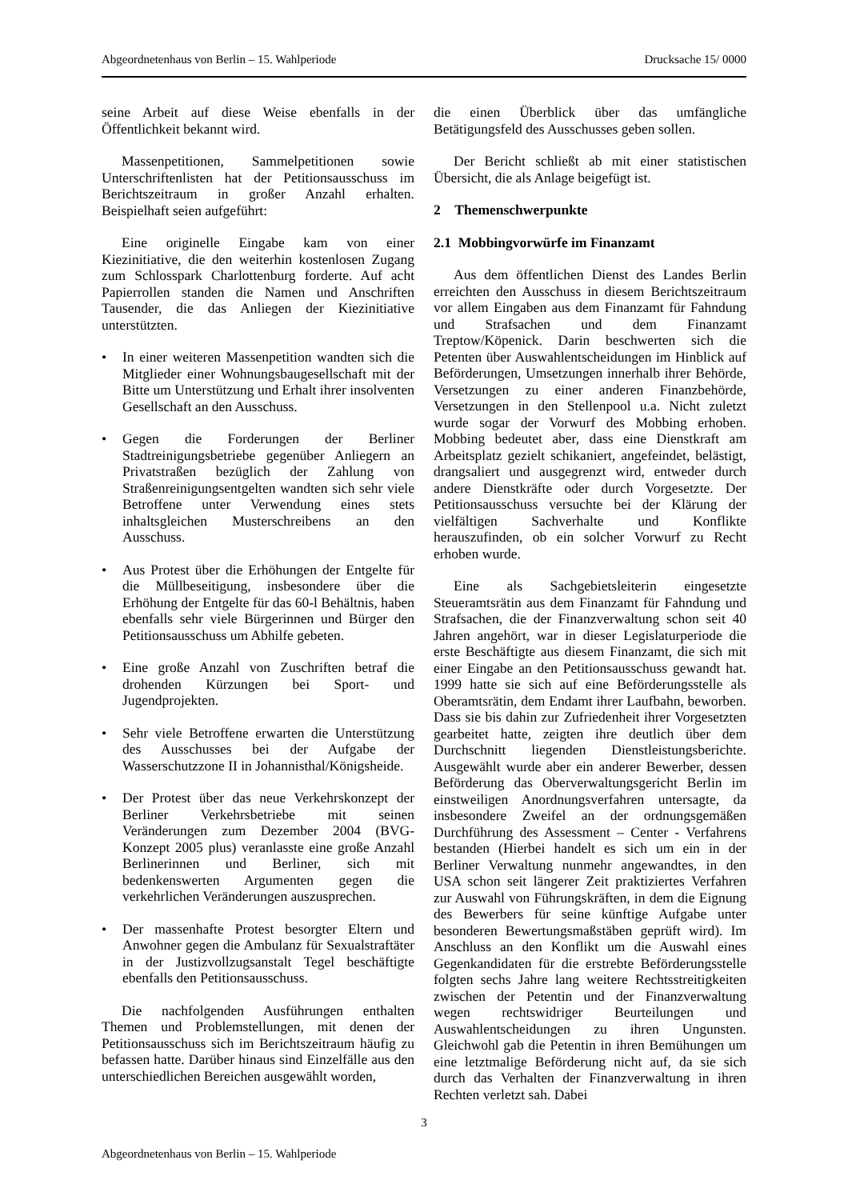Abgeordnetenhaus von Berlin – 15. Wahlperiode Drucksache 15/ 0000
seine Arbeit auf diese Weise ebenfalls in der Öffentlichkeit bekannt wird.
Massenpetitionen, Sammelpetitionen sowie Unterschriftenlisten hat der Petitionsausschuss im Berichtszeitraum in großer Anzahl erhalten. Beispielhaft seien aufgeführt:
Eine originelle Eingabe kam von einer Kiezinitiative, die den weiterhin kostenlosen Zugang zum Schlosspark Charlottenburg forderte. Auf acht Papierrollen standen die Namen und Anschriften Tausender, die das Anliegen der Kiezinitiative unterstützten.
• In einer weiteren Massenpetition wandten sich die Mitglieder einer Wohnungsbaugesellschaft mit der Bitte um Unterstützung und Erhalt ihrer insolventen Gesellschaft an den Ausschuss.
• Gegen die Forderungen der Berliner Stadtreinigungsbetriebe gegenüber Anliegern an Privatstraßen bezüglich der Zahlung von Straßenreinigungsentgelten wandten sich sehr viele Betroffene unter Verwendung eines stets inhaltsgleichen Musterschreibens an den Ausschuss.
• Aus Protest über die Erhöhungen der Entgelte für die Müllbeseitigung, insbesondere über die Erhöhung der Entgelte für das 60-l Behältnis, haben ebenfalls sehr viele Bürgerinnen und Bürger den Petitionsausschuss um Abhilfe gebeten.
• Eine große Anzahl von Zuschriften betraf die drohenden Kürzungen bei Sport- und Jugendprojekten.
• Sehr viele Betroffene erwarten die Unterstützung des Ausschusses bei der Aufgabe der Wasserschutzzone II in Johannisthal/Königsheide.
• Der Protest über das neue Verkehrskonzept der Berliner Verkehrsbetriebe mit seinen Veränderungen zum Dezember 2004 (BVG-Konzept 2005 plus) veranlasste eine große Anzahl Berlinerinnen und Berliner, sich mit bedenkenswerten Argumenten gegen die verkehrlichen Veränderungen auszusprechen.
• Der massenhafte Protest besorgter Eltern und Anwohner gegen die Ambulanz für Sexualstraftäter in der Justizvollzugsanstalt Tegel beschäftigte ebenfalls den Petitionsausschuss.
Die nachfolgenden Ausführungen enthalten Themen und Problemstellungen, mit denen der Petitionsausschuss sich im Berichtszeitraum häufig zu befassen hatte. Darüber hinaus sind Einzelfälle aus den unterschiedlichen Bereichen ausgewählt worden,
die einen Überblick über das umfängliche Betätigungsfeld des Ausschusses geben sollen.
Der Bericht schließt ab mit einer statistischen Übersicht, die als Anlage beigefügt ist.
2 Themenschwerpunkte
2.1 Mobbingvorwürfe im Finanzamt
Aus dem öffentlichen Dienst des Landes Berlin erreichten den Ausschuss in diesem Berichtszeitraum vor allem Eingaben aus dem Finanzamt für Fahndung und Strafsachen und dem Finanzamt Treptow/Köpenick. Darin beschwerten sich die Petenten über Auswahlentscheidungen im Hinblick auf Beförderungen, Umsetzungen innerhalb ihrer Behörde, Versetzungen zu einer anderen Finanzbehörde, Versetzungen in den Stellenpool u.a. Nicht zuletzt wurde sogar der Vorwurf des Mobbing erhoben. Mobbing bedeutet aber, dass eine Dienstkraft am Arbeitsplatz gezielt schikaniert, angefeindet, belästigt, drangsaliert und ausgegrenzt wird, entweder durch andere Dienstkräfte oder durch Vorgesetzte. Der Petitionsausschuss versuchte bei der Klärung der vielfältigen Sachverhalte und Konflikte herauszufinden, ob ein solcher Vorwurf zu Recht erhoben wurde.
Eine als Sachgebietsleiterin eingesetzte Steueramtsrätin aus dem Finanzamt für Fahndung und Strafsachen, die der Finanzverwaltung schon seit 40 Jahren angehört, war in dieser Legislaturperiode die erste Beschäftigte aus diesem Finanzamt, die sich mit einer Eingabe an den Petitionsausschuss gewandt hat. 1999 hatte sie sich auf eine Beförderungsstelle als Oberamtsrätin, dem Endamt ihrer Laufbahn, beworben. Dass sie bis dahin zur Zufriedenheit ihrer Vorgesetzten gearbeitet hatte, zeigten ihre deutlich über dem Durchschnitt liegenden Dienstleistungsberichte. Ausgewählt wurde aber ein anderer Bewerber, dessen Beförderung das Oberverwaltungsgericht Berlin im einstweiligen Anordnungsverfahren untersagte, da insbesondere Zweifel an der ordnungsgemäßen Durchführung des Assessment – Center - Verfahrens bestanden (Hierbei handelt es sich um ein in der Berliner Verwaltung nunmehr angewandtes, in den USA schon seit längerer Zeit praktiziertes Verfahren zur Auswahl von Führungskräften, in dem die Eignung des Bewerbers für seine künftige Aufgabe unter besonderen Bewertungsmaßstäben geprüft wird). Im Anschluss an den Konflikt um die Auswahl eines Gegenkandidaten für die erstrebte Beförderungsstelle folgten sechs Jahre lang weitere Rechtsstreitigkeiten zwischen der Petentin und der Finanzverwaltung wegen rechtswidriger Beurteilungen und Auswahlentscheidungen zu ihren Ungunsten. Gleichwohl gab die Petentin in ihren Bemühungen um eine letztmalige Beförderung nicht auf, da sie sich durch das Verhalten der Finanzverwaltung in ihren Rechten verletzt sah. Dabei
3
Abgeordnetenhaus von Berlin – 15. Wahlperiode